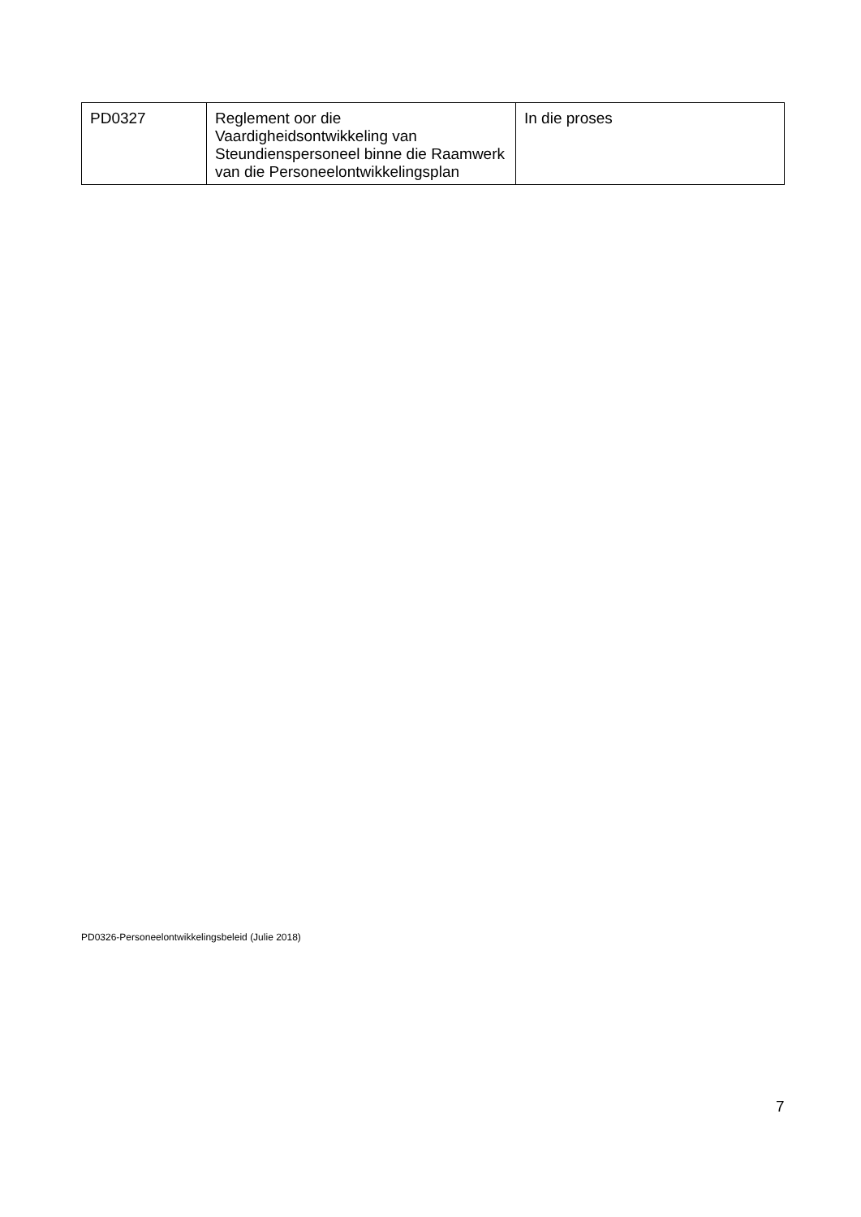| PD0327 | Reglement oor die Vaardigheidsontwikkeling van Steundienspersoneel binne die Raamwerk van die Personeelontwikkelingsplan | In die proses |
PD0326-Personeelontwikkelingsbeleid (Julie 2018)
7